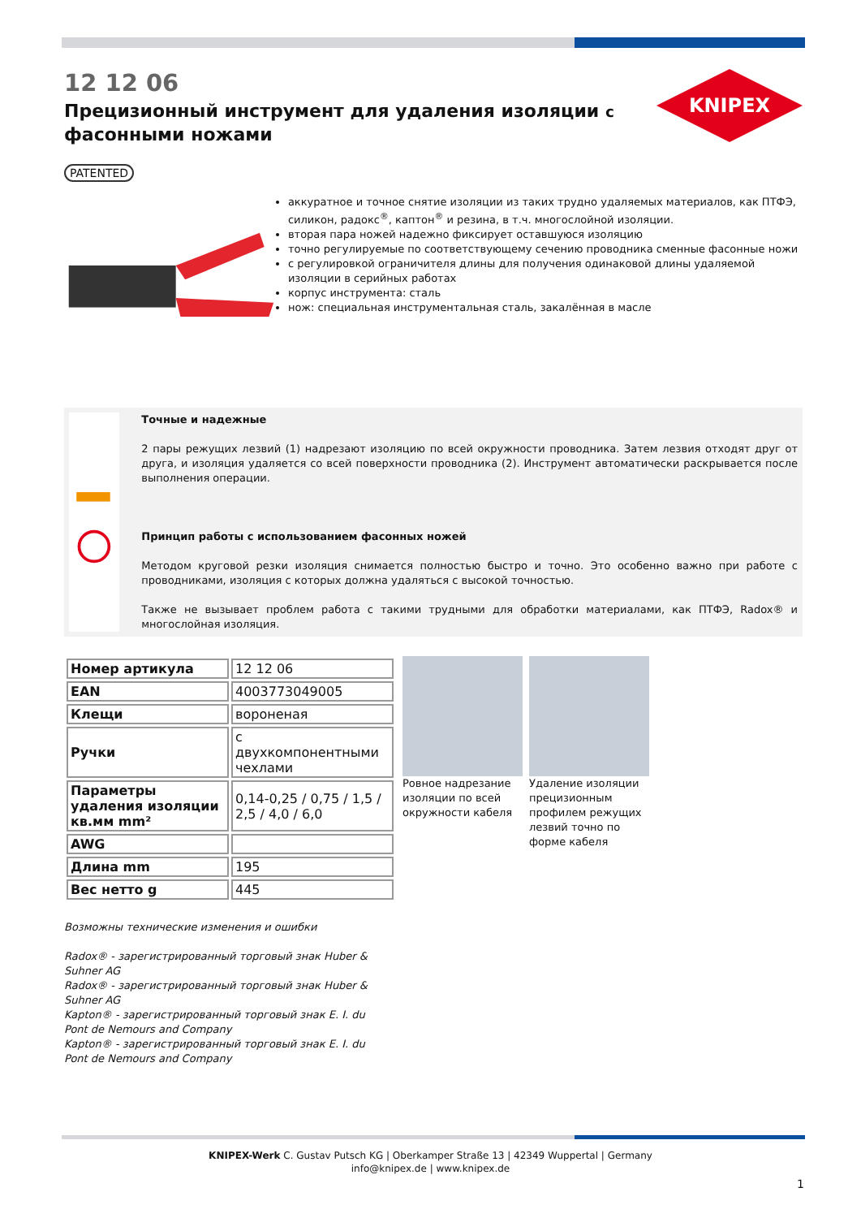12 12 06
Прецизионный инструмент для удаления изоляции с фасонными ножами
KNIPEX
PATENTED
аккуратное и точное снятие изоляции из таких трудно удаляемых материалов, как ПТФЭ, силикон, радокс<sup>®</sup>, каптон<sup>®</sup> и резина, в т.ч. многослойной изоляции.
вторая пара ножей надежно фиксирует оставшуюся изоляцию
точно регулируемые по соответствующему сечению проводника сменные фасонные ножи
с регулировкой ограничителя длины для получения одинаковой длины удаляемой изоляции в серийных работах
корпус инструмента: сталь
нож: специальная инструментальная сталь, закалённая в масле
Точные и надежные
2 пары режущих лезвий (1) надрезают изоляцию по всей окружности проводника. Затем лезвия отходят друг от друга, и изоляция удаляется со всей поверхности проводника (2). Инструмент автоматически раскрывается после выполнения операции.
Принцип работы с использованием фасонных ножей
Методом круговой резки изоляция снимается полностью быстро и точно. Это особенно важно при работе с проводниками, изоляция с которых должна удаляться с высокой точностью.
Также не вызывает проблем работа с такими трудными для обработки материалами, как ПТФЭ, Radox® и многослойная изоляция.
| Номер артикула | 12 12 06 |
| EAN | 4003773049005 |
| Клещи | вороненая |
| Ручки | с двухкомпонентными чехлами |
| Параметры удаления изоляции кв.мм mm² | 0,14-0,25 / 0,75 / 1,5 / 2,5 / 4,0 / 6,0 |
| AWG | |
| Длина mm | 195 |
| Вес нетто g | 445 |
Ровное надрезание изоляции по всей окружности кабеля
Удаление изоляции прецизионным профилем режущих лезвий точно по форме кабеля
Возможны технические изменения и ошибки
Radox® - зарегистрированный торговый знак Huber & Suhner AG
Radox® - зарегистрированный торговый знак Huber & Suhner AG
Kapton® - зарегистрированный торговый знак E. I. du Pont de Nemours and Company
Kapton® - зарегистрированный торговый знак E. I. du Pont de Nemours and Company
KNIPEX-Werk C. Gustav Putsch KG | Oberkamper Straße 13 | 42349 Wuppertal | Germany
info@knipex.de | www.knipex.de
1